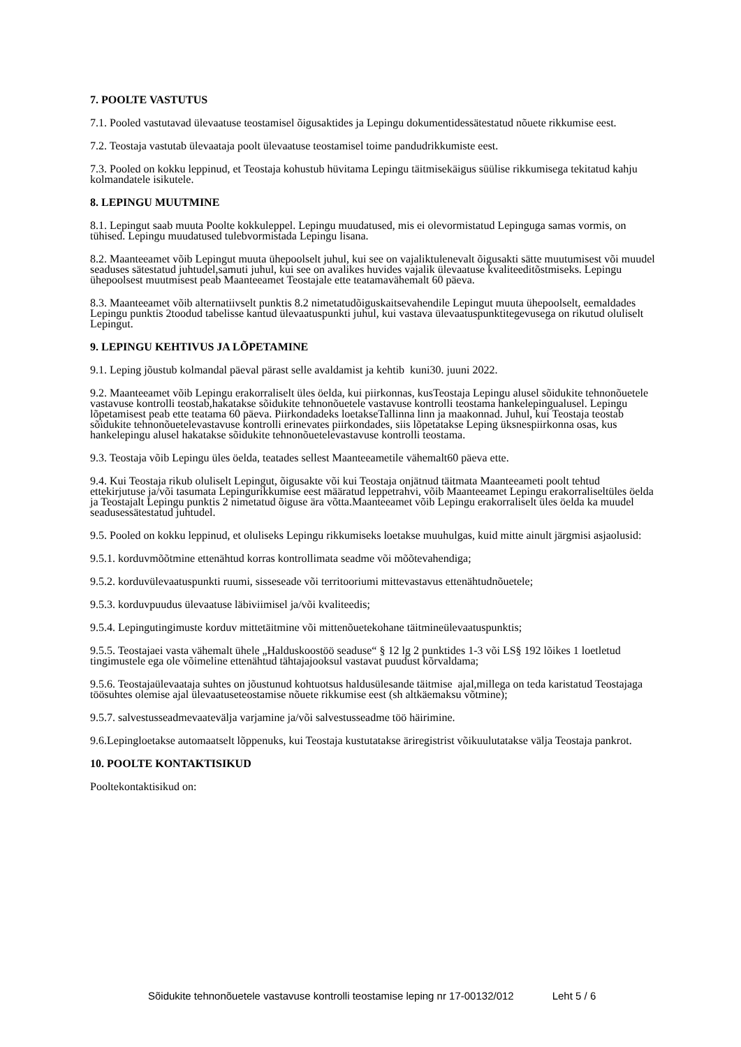7. POOLTE VASTUTUS
7.1. Pooled vastutavad ülevaatuse teostamisel õigusaktides ja Lepingu dokumentidessätestatud nõuete rikkumise eest.
7.2. Teostaja vastutab ülevaataja poolt ülevaatuse teostamisel toime pandudrikkumiste eest.
7.3. Pooled on kokku leppinud, et Teostaja kohustub hüvitama Lepingu täitmisekäigus süülise rikkumisega tekitatud kahju kolmandatele isikutele.
8. LEPINGU MUUTMINE
8.1. Lepingut saab muuta Poolte kokkuleppel. Lepingu muudatused, mis ei olevormistatud Lepinguga samas vormis, on tühised. Lepingu muudatused tulebvormistada Lepingu lisana.
8.2. Maanteeamet võib Lepingut muuta ühepoolselt juhul, kui see on vajaliktulenevalt õigusakti sätte muutumisest või muudel seaduses sätestatud juhtudel,samuti juhul, kui see on avalikes huvides vajalik ülevaatuse kvaliteeditõstmiseks. Lepingu ühepoolsest muutmisest peab Maanteeamet Teostajale ette teatamavähemalt 60 päeva.
8.3. Maanteeamet võib alternatiivselt punktis 8.2 nimetatudõiguskaitsevahendile Lepingut muuta ühepoolselt, eemaldades Lepingu punktis 2toodud tabelisse kantud ülevaatuspunkti juhul, kui vastava ülevaatuspunktitegevusega on rikutud oluliselt Lepingut.
9. LEPINGU KEHTIVUS JA LÕPETAMINE
9.1. Leping jõustub kolmandal päeval pärast selle avaldamist ja kehtib kuni30. juuni 2022.
9.2. Maanteeamet võib Lepingu erakorraliselt üles öelda, kui piirkonnas, kusTeostaja Lepingu alusel sõidukite tehnonõuetele vastavuse kontrolli teostab,hakatakse sõidukite tehnonõuetele vastavuse kontrolli teostama hankelepingualusel. Lepingu lõpetamisest peab ette teatama 60 päeva. Piirkondadeks loetakseTallinna linn ja maakonnad. Juhul, kui Teostaja teostab sõidukite tehnonõuetelevastavuse kontrolli erinevates piirkondades, siis lõpetatakse Leping üksnespiirkonna osas, kus hankelepingu alusel hakatakse sõidukite tehnonõuetelevastavuse kontrolli teostama.
9.3. Teostaja võib Lepingu üles öelda, teatades sellest Maanteeametile vähemalt60 päeva ette.
9.4. Kui Teostaja rikub oluliselt Lepingut, õigusakte või kui Teostaja onjätnud täitmata Maanteeameti poolt tehtud ettekirjutuse ja/või tasumata Lepingurikkumise eest määratud leppetrahvi, võib Maanteeamet Lepingu erakorraliseltüles öelda ja Teostajalt Lepingu punktis 2 nimetatud õiguse ära võtta.Maanteeamet võib Lepingu erakorraliselt üles öelda ka muudel seadusessätestatud juhtudel.
9.5. Pooled on kokku leppinud, et oluliseks Lepingu rikkumiseks loetakse muuhulgas, kuid mitte ainult järgmisi asjaolusid:
9.5.1. korduvmõõtmine ettenähtud korras kontrollimata seadme või mõõtevahendiga;
9.5.2. korduvülevaatuspunkti ruumi, sisseseade või territooriumi mittevastavus ettenähtudnõuetele;
9.5.3. korduvpuudus ülevaatuse läbiviimisel ja/või kvaliteedis;
9.5.4. Lepingutingimuste korduv mittetäitmine või mittenõuetekohane täitmineülevaatuspunktis;
9.5.5. Teostajaei vasta vähemalt ühele „Halduskoostöö seaduse“ § 12 lg 2 punktides 1-3 või LS§ 192 lõikes 1 loetletud tingimustele ega ole võimeline ettenähtud tähtajajooksul vastavat puudust kõrvaldama;
9.5.6. Teostajaülevaataja suhtes on jõustunud kohtuotsus haldusülesande täitmise ajal,millega on teda karistatud Teostajaga töösuhtes olemise ajal ülevaatuseteostamise nõuete rikkumise eest (sh altkäemaksu võtmine);
9.5.7. salvestusseadmevaatevälja varjamine ja/või salvestusseadme töö häirimine.
9.6.Lepingloetakse automaatselt lõppenuks, kui Teostaja kustutatakse äriregistrist võikuulutatakse välja Teostaja pankrot.
10. POOLTE KONTAKTISIKUD
Pooltekontaktisikud on:
Sõidukite tehnonõuetele vastavuse kontrolli teostamise leping nr 17-00132/012 Leht 5 / 6